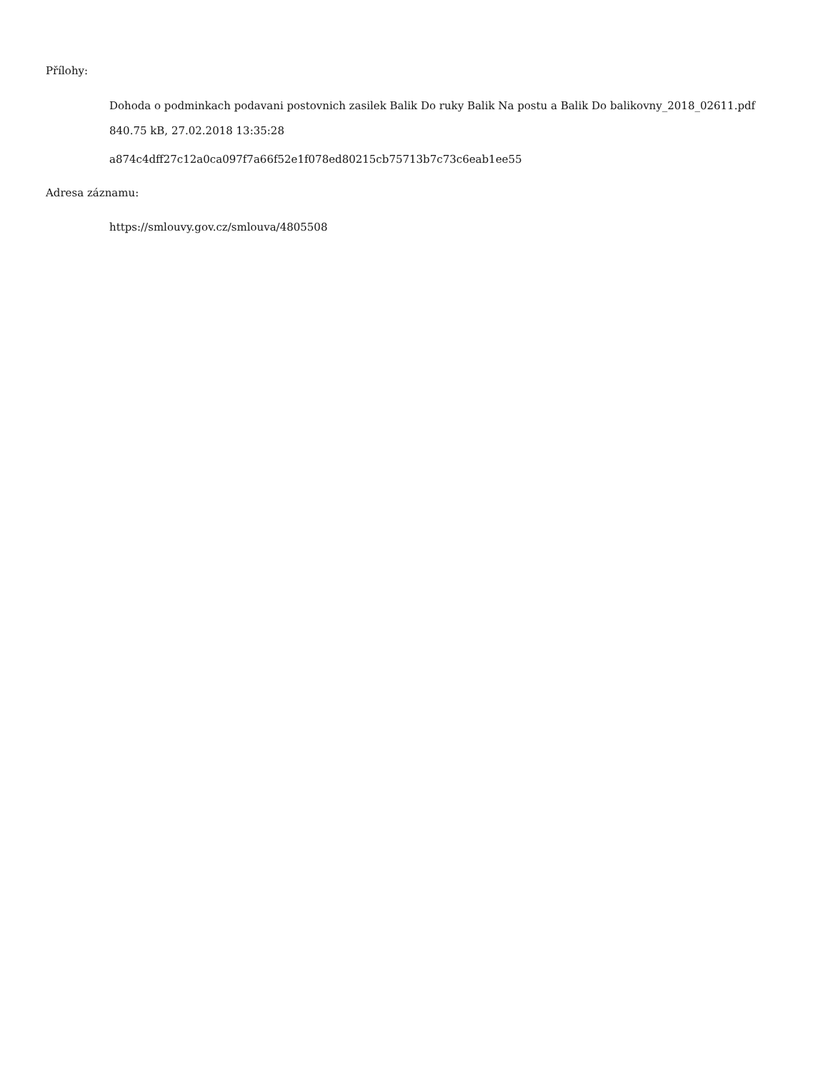Přílohy:
Dohoda o podminkach podavani postovnich zasilek Balik Do ruky Balik Na postu a Balik Do balikovny_2018_02611.pdf
840.75 kB, 27.02.2018 13:35:28
a874c4dff27c12a0ca097f7a66f52e1f078ed80215cb75713b7c73c6eab1ee55
Adresa záznamu:
https://smlouvy.gov.cz/smlouva/4805508